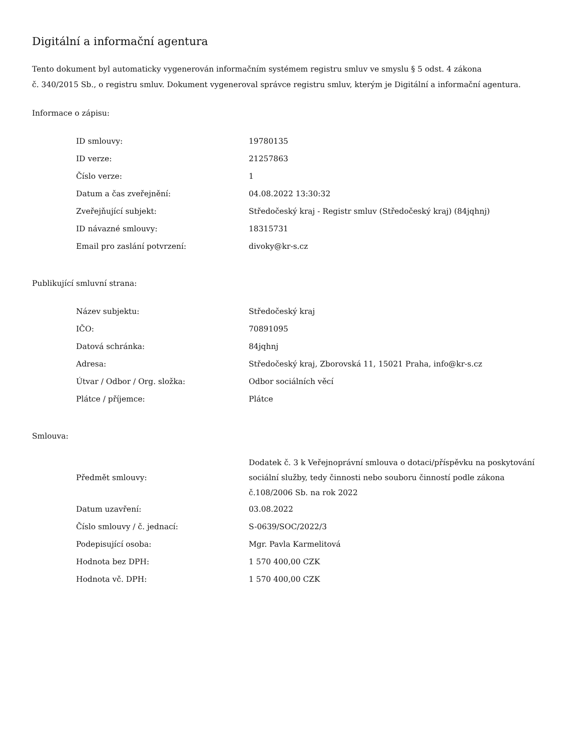Digitální a informační agentura
Tento dokument byl automaticky vygenerován informačním systémem registru smluv ve smyslu § 5 odst. 4 zákona
č. 340/2015 Sb., o registru smluv. Dokument vygeneroval správce registru smluv, kterým je Digitální a informační agentura.
Informace o zápisu:
| ID smlouvy: | 19780135 |
| ID verze: | 21257863 |
| Číslo verze: | 1 |
| Datum a čas zveřejnění: | 04.08.2022 13:30:32 |
| Zveřejňující subjekt: | Středočeský kraj - Registr smluv (Středočeský kraj) (84jqhnj) |
| ID návazné smlouvy: | 18315731 |
| Email pro zaslání potvrzení: | divoky@kr-s.cz |
Publikující smluvní strana:
| Název subjektu: | Středočeský kraj |
| IČO: | 70891095 |
| Datová schránka: | 84jqhnj |
| Adresa: | Středočeský kraj, Zborovská 11, 15021 Praha, info@kr-s.cz |
| Útvar / Odbor / Org. složka: | Odbor sociálních věcí |
| Plátce / příjemce: | Plátce |
Smlouva:
| Předmět smlouvy: | Dodatek č. 3 k Veřejnoprávní smlouva o dotaci/příspěvku na poskytování sociální služby, tedy činnosti nebo souboru činností podle zákona č.108/2006 Sb. na rok 2022 |
| Datum uzavření: | 03.08.2022 |
| Číslo smlouvy / č. jednací: | S-0639/SOC/2022/3 |
| Podepisující osoba: | Mgr. Pavla Karmelitová |
| Hodnota bez DPH: | 1 570 400,00 CZK |
| Hodnota vč. DPH: | 1 570 400,00 CZK |